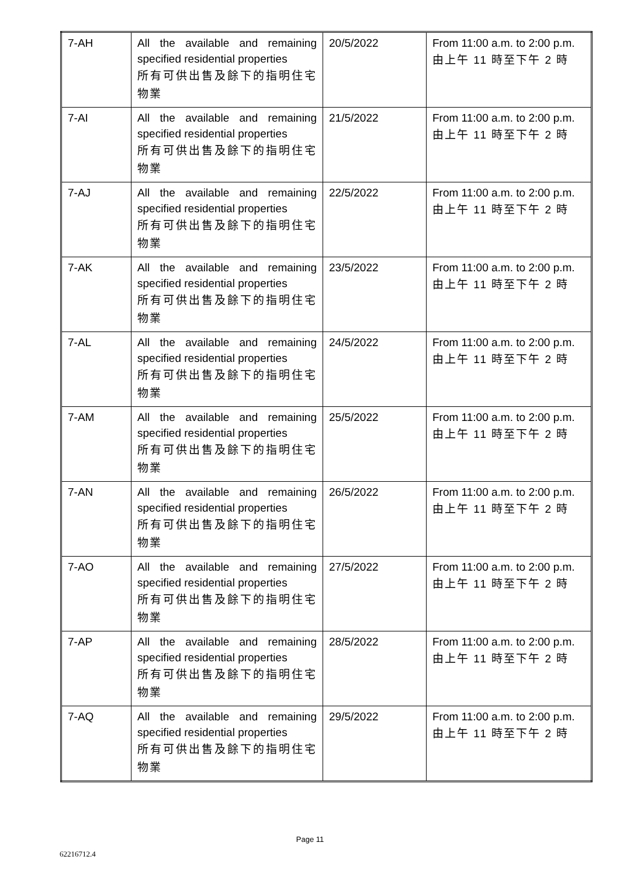| 7-AH | All the available and remaining specified residential properties 所有可供出售及餘下的指明住宅物業 | 20/5/2022 | From 11:00 a.m. to 2:00 p.m. 由上午 11 時至下午 2 時 |
| 7-AI | All the available and remaining specified residential properties 所有可供出售及餘下的指明住宅物業 | 21/5/2022 | From 11:00 a.m. to 2:00 p.m. 由上午 11 時至下午 2 時 |
| 7-AJ | All the available and remaining specified residential properties 所有可供出售及餘下的指明住宅物業 | 22/5/2022 | From 11:00 a.m. to 2:00 p.m. 由上午 11 時至下午 2 時 |
| 7-AK | All the available and remaining specified residential properties 所有可供出售及餘下的指明住宅物業 | 23/5/2022 | From 11:00 a.m. to 2:00 p.m. 由上午 11 時至下午 2 時 |
| 7-AL | All the available and remaining specified residential properties 所有可供出售及餘下的指明住宅物業 | 24/5/2022 | From 11:00 a.m. to 2:00 p.m. 由上午 11 時至下午 2 時 |
| 7-AM | All the available and remaining specified residential properties 所有可供出售及餘下的指明住宅物業 | 25/5/2022 | From 11:00 a.m. to 2:00 p.m. 由上午 11 時至下午 2 時 |
| 7-AN | All the available and remaining specified residential properties 所有可供出售及餘下的指明住宅物業 | 26/5/2022 | From 11:00 a.m. to 2:00 p.m. 由上午 11 時至下午 2 時 |
| 7-AO | All the available and remaining specified residential properties 所有可供出售及餘下的指明住宅物業 | 27/5/2022 | From 11:00 a.m. to 2:00 p.m. 由上午 11 時至下午 2 時 |
| 7-AP | All the available and remaining specified residential properties 所有可供出售及餘下的指明住宅物業 | 28/5/2022 | From 11:00 a.m. to 2:00 p.m. 由上午 11 時至下午 2 時 |
| 7-AQ | All the available and remaining specified residential properties 所有可供出售及餘下的指明住宅物業 | 29/5/2022 | From 11:00 a.m. to 2:00 p.m. 由上午 11 時至下午 2 時 |
Page 11
62216712.4